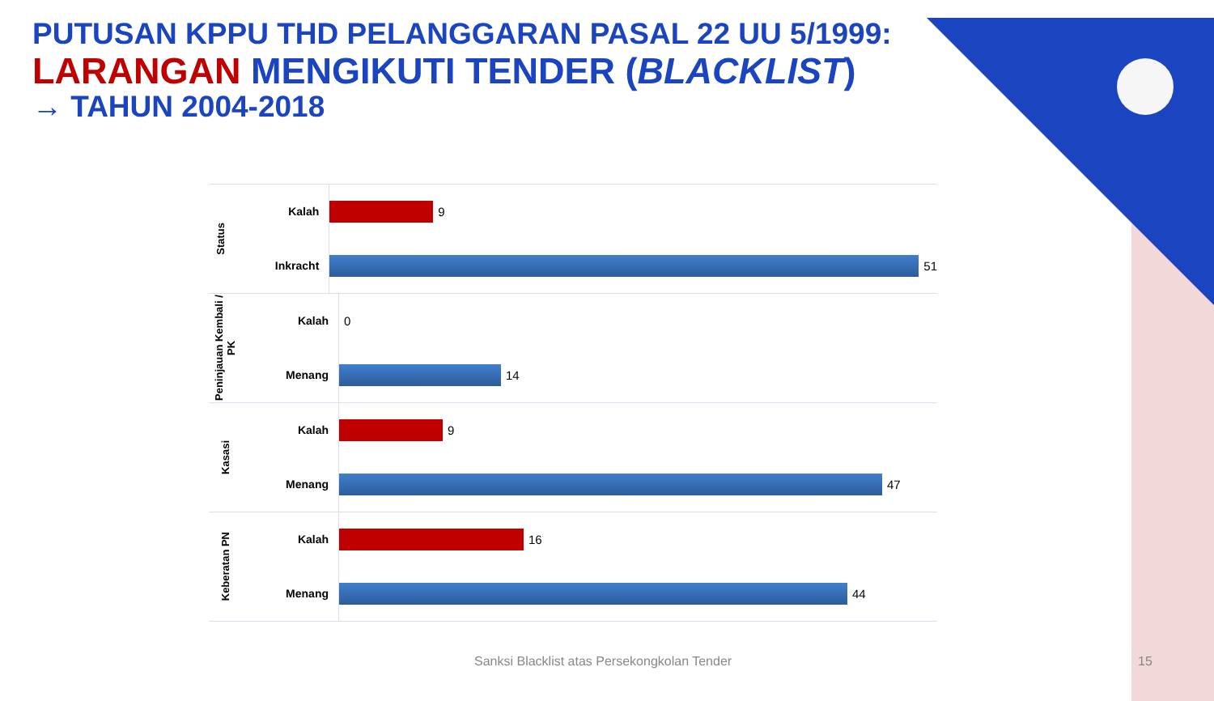PUTUSAN KPPU THD PELANGGARAN PASAL 22 UU 5/1999:
LARANGAN MENGIKUTI TENDER (BLACKLIST)
→ TAHUN 2004-2018
Status
Kalah
9
Inkracht
51
Peninjauan Kembali / PK
Kalah
0
Menang
14
Kasasi
Kalah
9
Menang
47
Keberatan PN
Kalah
16
Menang
44
Sanksi Blacklist atas Persekongkolan Tender
15